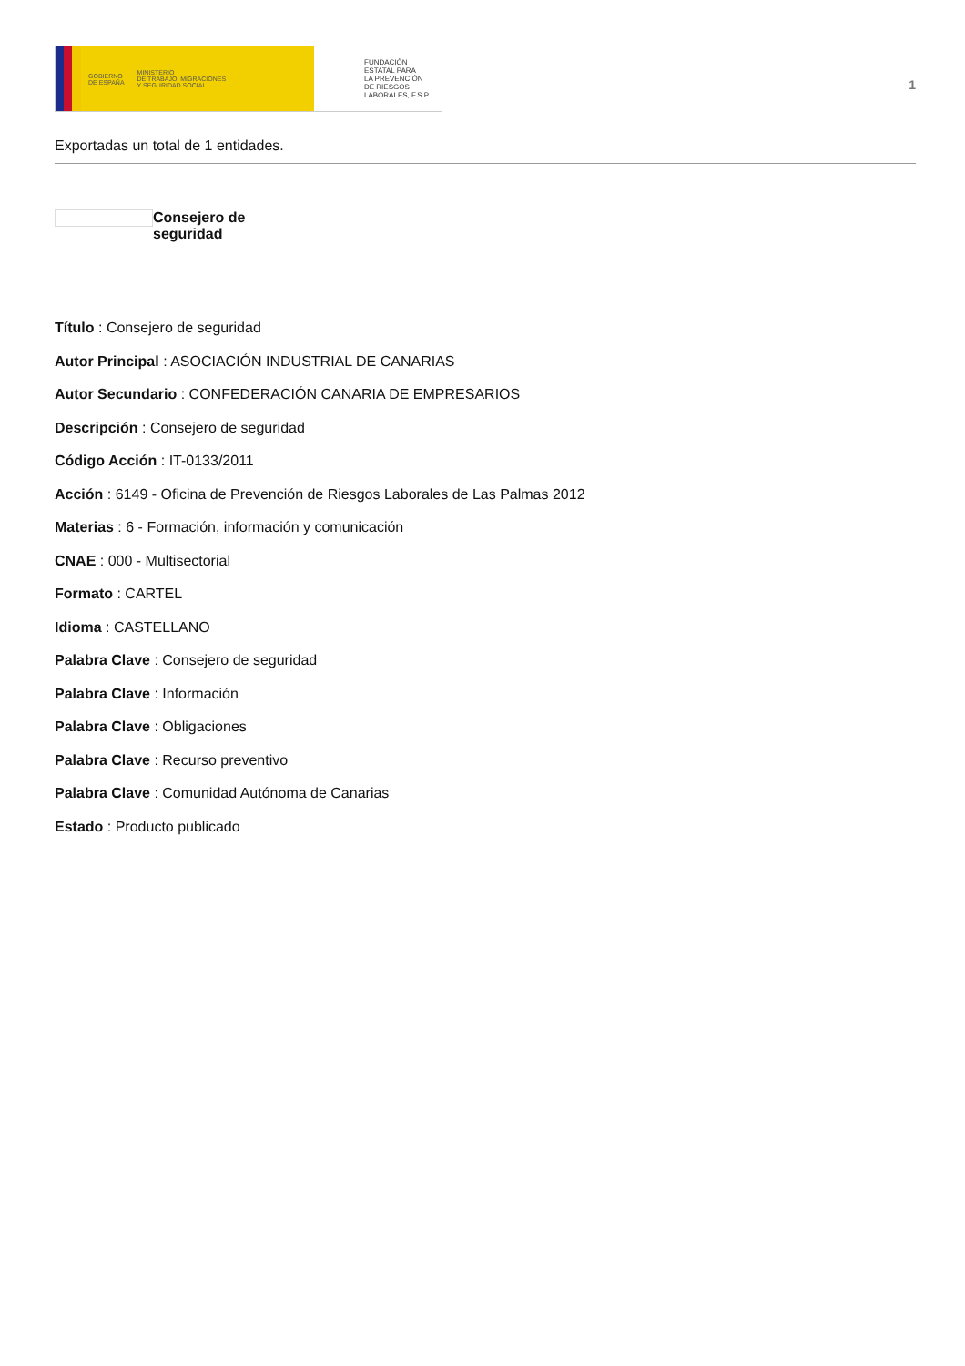GOBIERNO
DE ESPAÑA MINISTERIO
DE TRABAJO, MIGRACIONES
Y SEGURIDAD SOCIAL
FUNDACIÓN
ESTATAL PARA
LA PREVENCIÓN
DE RIESGOS
LABORALES, F.S.P.
1
Exportadas un total de 1 entidades.
Consejero de seguridad
Título : Consejero de seguridad
Autor Principal : ASOCIACIÓN INDUSTRIAL DE CANARIAS
Autor Secundario : CONFEDERACIÓN CANARIA DE EMPRESARIOS
Descripción : Consejero de seguridad
Código Acción : IT-0133/2011
Acción : 6149 - Oficina de Prevención de Riesgos Laborales de Las Palmas 2012
Materias : 6 - Formación, información y comunicación
CNAE : 000 - Multisectorial
Formato : CARTEL
Idioma : CASTELLANO
Palabra Clave : Consejero de seguridad
Palabra Clave : Información
Palabra Clave : Obligaciones
Palabra Clave : Recurso preventivo
Palabra Clave : Comunidad Autónoma de Canarias
Estado : Producto publicado